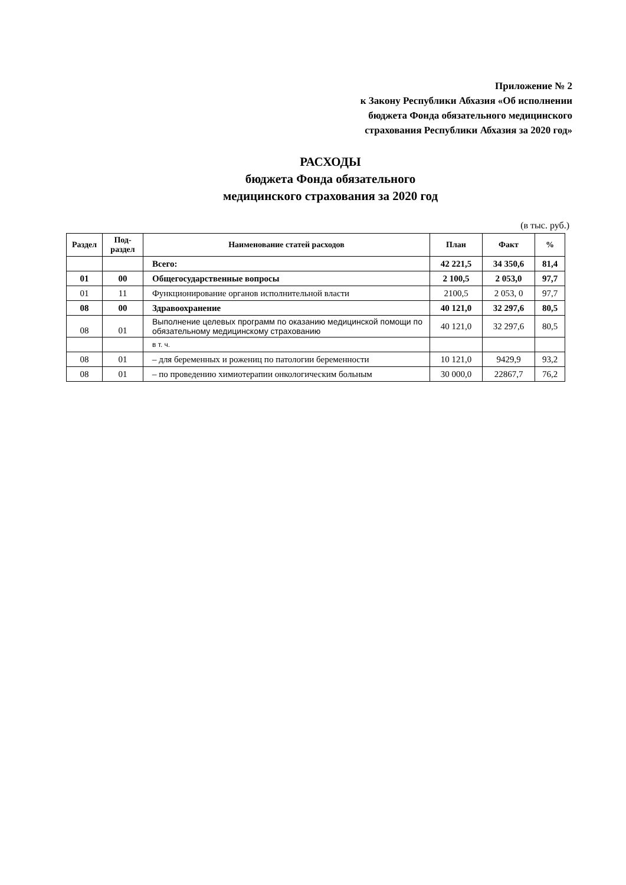Приложение № 2
к Закону Республики Абхазия «Об исполнении
бюджета Фонда обязательного медицинского
страхования Республики Абхазия за 2020 год»
РАСХОДЫ
бюджета Фонда обязательного
медицинского страхования за 2020 год
(в тыс. руб.)
| Раздел | Под-раздел | Наименование статей расходов | План | Факт | % |
| --- | --- | --- | --- | --- | --- |
| | | Всего: | 42 221,5 | 34 350,6 | 81,4 |
| 01 | 00 | Общегосударственные вопросы | 2 100,5 | 2 053,0 | 97,7 |
| 01 | 11 | Функционирование органов исполнительной власти | 2100,5 | 2 053, 0 | 97,7 |
| 08 | 00 | Здравоохранение | 40 121,0 | 32 297,6 | 80,5 |
| 08 | 01 | Выполнение целевых программ по оказанию медицинской помощи по обязательному медицинскому страхованию | 40 121,0 | 32 297,6 | 80,5 |
| | | в т. ч. | | | |
| 08 | 01 | – для беременных и рожениц по патологии беременности | 10 121,0 | 9429,9 | 93,2 |
| 08 | 01 | – по проведению химиотерапии онкологическим больным | 30 000,0 | 22867,7 | 76,2 |